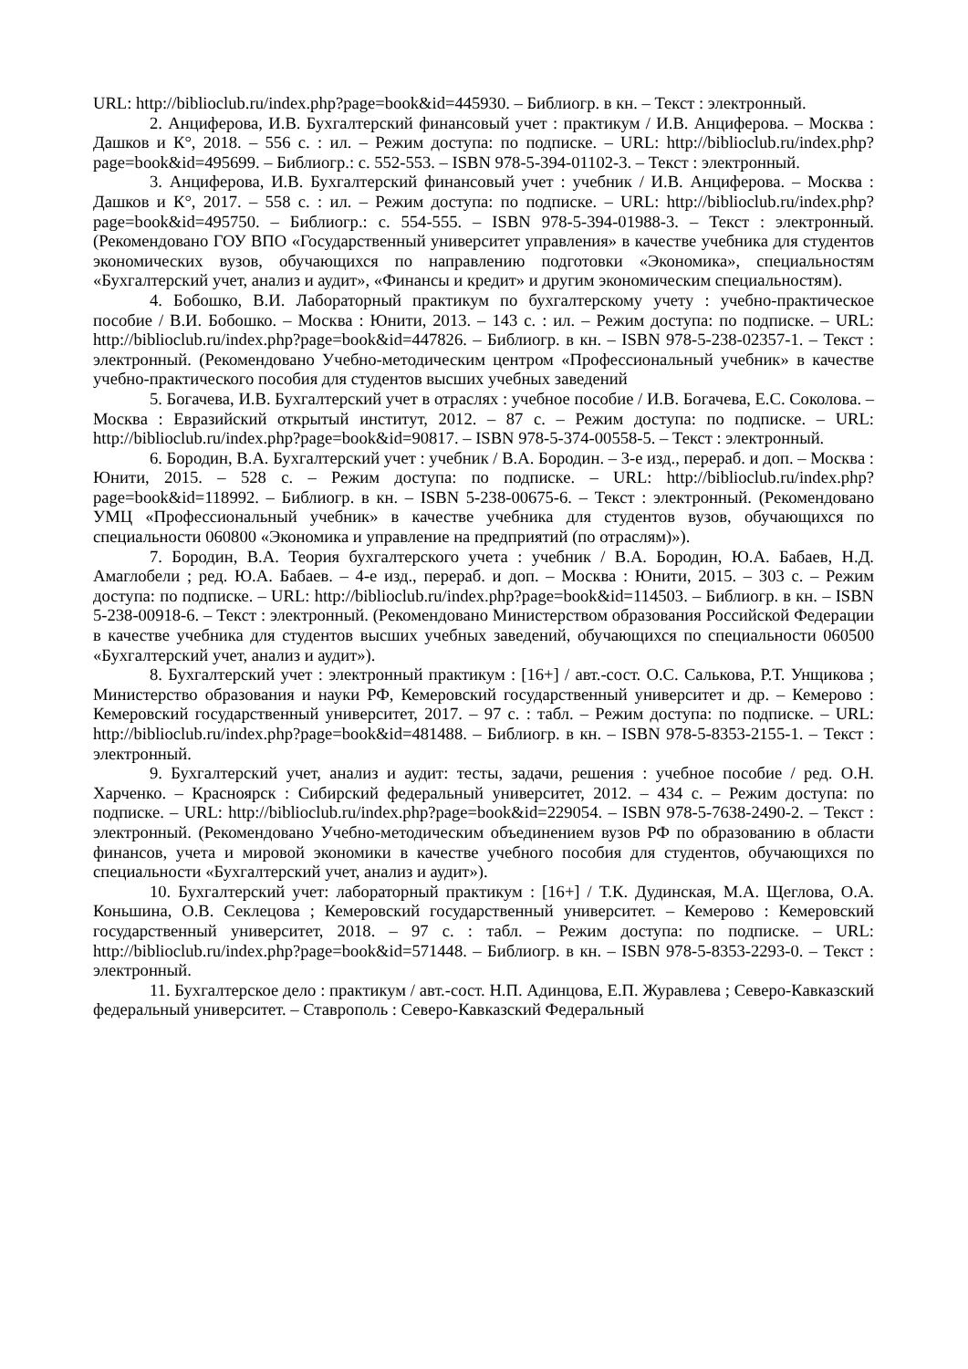URL: http://biblioclub.ru/index.php?page=book&id=445930. – Библиогр. в кн. – Текст : электронный.
2. Анциферова, И.В. Бухгалтерский финансовый учет : практикум / И.В. Анциферова. – Москва : Дашков и К°, 2018. – 556 с. : ил. – Режим доступа: по подписке. – URL: http://biblioclub.ru/index.php?page=book&id=495699. – Библиогр.: с. 552-553. – ISBN 978-5-394-01102-3. – Текст : электронный.
3. Анциферова, И.В. Бухгалтерский финансовый учет : учебник / И.В. Анциферова. – Москва : Дашков и К°, 2017. – 558 с. : ил. – Режим доступа: по подписке. – URL: http://biblioclub.ru/index.php?page=book&id=495750. – Библиогр.: с. 554-555. – ISBN 978-5-394-01988-3. – Текст : электронный. (Рекомендовано ГОУ ВПО «Государственный университет управления» в качестве учебника для студентов экономических вузов, обучающихся по направлению подготовки «Экономика», специальностям «Бухгалтерский учет, анализ и аудит», «Финансы и кредит» и другим экономическим специальностям).
4. Бобошко, В.И. Лабораторный практикум по бухгалтерскому учету : учебно-практическое пособие / В.И. Бобошко. – Москва : Юнити, 2013. – 143 с. : ил. – Режим доступа: по подписке. – URL: http://biblioclub.ru/index.php?page=book&id=447826. – Библиогр. в кн. – ISBN 978-5-238-02357-1. – Текст : электронный. (Рекомендовано Учебно-методическим центром «Профессиональный учебник» в качестве учебно-практического пособия для студентов высших учебных заведений
5. Богачева, И.В. Бухгалтерский учет в отраслях : учебное пособие / И.В. Богачева, Е.С. Соколова. – Москва : Евразийский открытый институт, 2012. – 87 с. – Режим доступа: по подписке. – URL: http://biblioclub.ru/index.php?page=book&id=90817. – ISBN 978-5-374-00558-5. – Текст : электронный.
6. Бородин, В.А. Бухгалтерский учет : учебник / В.А. Бородин. – 3-е изд., перераб. и доп. – Москва : Юнити, 2015. – 528 с. – Режим доступа: по подписке. – URL: http://biblioclub.ru/index.php?page=book&id=118992. – Библиогр. в кн. – ISBN 5-238-00675-6. – Текст : электронный. (Рекомендовано УМЦ «Профессиональный учебник» в качестве учебника для студентов вузов, обучающихся по специальности 060800 «Экономика и управление на предприятий (по отраслям)»).
7. Бородин, В.А. Теория бухгалтерского учета : учебник / В.А. Бородин, Ю.А. Бабаев, Н.Д. Амаглобели ; ред. Ю.А. Бабаев. – 4-е изд., перераб. и доп. – Москва : Юнити, 2015. – 303 с. – Режим доступа: по подписке. – URL: http://biblioclub.ru/index.php?page=book&id=114503. – Библиогр. в кн. – ISBN 5-238-00918-6. – Текст : электронный. (Рекомендовано Министерством образования Российской Федерации в качестве учебника для студентов высших учебных заведений, обучающихся по специальности 060500 «Бухгалтерский учет, анализ и аудит»).
8. Бухгалтерский учет : электронный практикум : [16+] / авт.-сост. О.С. Салькова, Р.Т. Унщикова ; Министерство образования и науки РФ, Кемеровский государственный университет и др. – Кемерово : Кемеровский государственный университет, 2017. – 97 с. : табл. – Режим доступа: по подписке. – URL: http://biblioclub.ru/index.php?page=book&id=481488. – Библиогр. в кн. – ISBN 978-5-8353-2155-1. – Текст : электронный.
9. Бухгалтерский учет, анализ и аудит: тесты, задачи, решения : учебное пособие / ред. О.Н. Харченко. – Красноярск : Сибирский федеральный университет, 2012. – 434 с. – Режим доступа: по подписке. – URL: http://biblioclub.ru/index.php?page=book&id=229054. – ISBN 978-5-7638-2490-2. – Текст : электронный. (Рекомендовано Учебно-методическим объединением вузов РФ по образованию в области финансов, учета и мировой экономики в качестве учебного пособия для студентов, обучающихся по специальности «Бухгалтерский учет, анализ и аудит»).
10. Бухгалтерский учет: лабораторный практикум : [16+] / Т.К. Дудинская, М.А. Щеглова, О.А. Коньшина, О.В. Секлецова ; Кемеровский государственный университет. – Кемерово : Кемеровский государственный университет, 2018. – 97 с. : табл. – Режим доступа: по подписке. – URL: http://biblioclub.ru/index.php?page=book&id=571448. – Библиогр. в кн. – ISBN 978-5-8353-2293-0. – Текст : электронный.
11. Бухгалтерское дело : практикум / авт.-сост. Н.П. Адинцова, Е.П. Журавлева ; Северо-Кавказский федеральный университет. – Ставрополь : Северо-Кавказский Федеральный